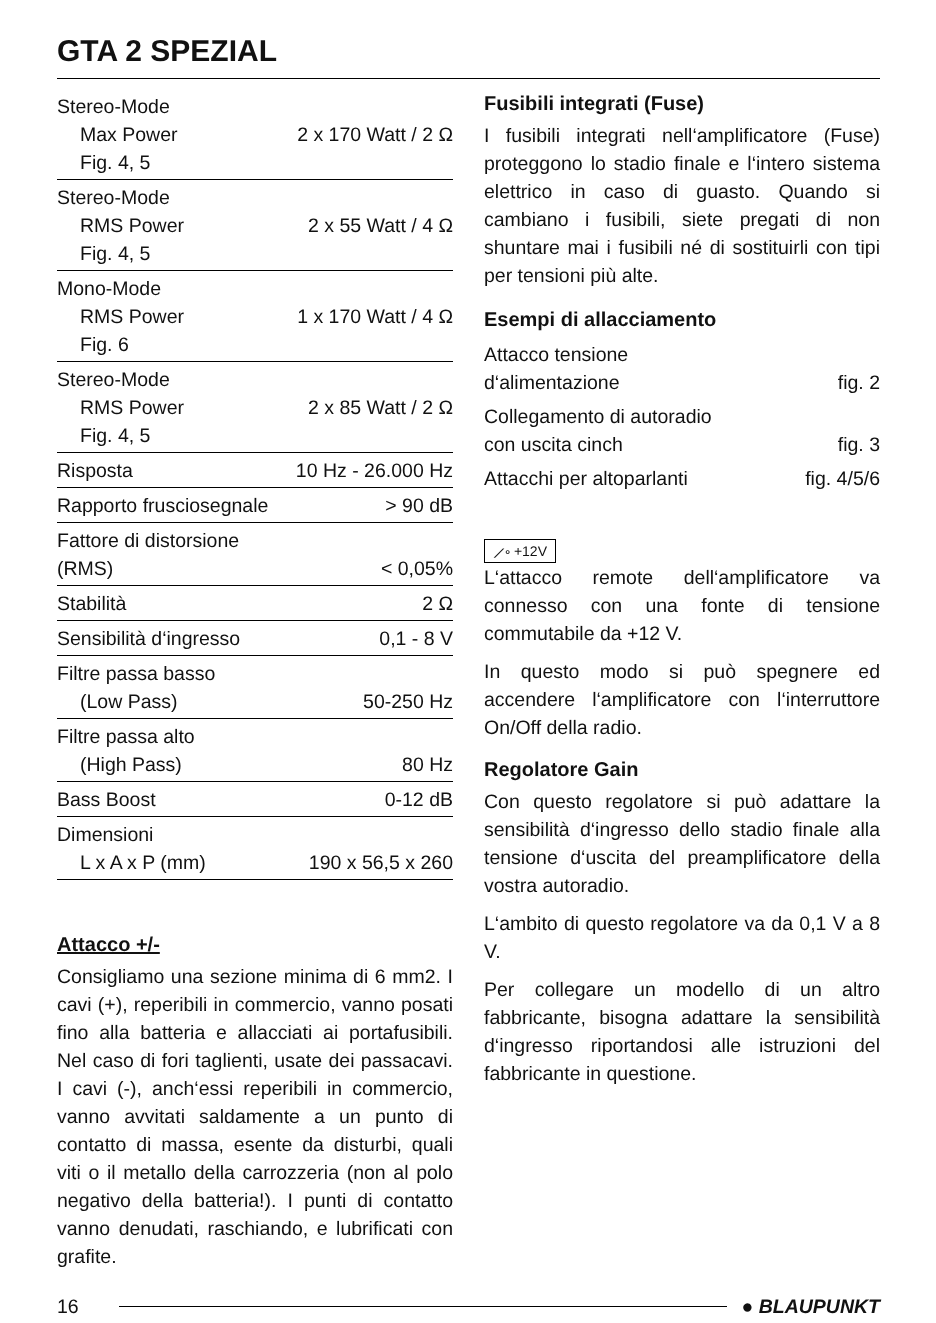GTA 2 SPEZIAL
| Stereo-Mode Max Power Fig. 4, 5 | 2 x 170 Watt / 2 Ω |
| Stereo-Mode RMS Power Fig. 4, 5 | 2 x 55 Watt / 4 Ω |
| Mono-Mode RMS Power Fig. 6 | 1 x 170 Watt / 4 Ω |
| Stereo-Mode RMS Power Fig. 4, 5 | 2 x 85 Watt / 2 Ω |
| Risposta | 10 Hz - 26.000 Hz |
| Rapporto frusciosegnale | > 90 dB |
| Fattore di distorsione (RMS) | < 0,05% |
| Stabilità | 2 Ω |
| Sensibilità d‘ingresso | 0,1 - 8 V |
| Filtre passa basso (Low Pass) | 50-250 Hz |
| Filtre passa alto (High Pass) | 80 Hz |
| Bass Boost | 0-12 dB |
| Dimensioni L x A x P (mm) | 190 x 56,5 x 260 |
Attacco +/-
Consigliamo una sezione minima di 6 mm2. I cavi (+), reperibili in commercio, vanno posati fino alla batteria e allacciati ai portafusibili. Nel caso di fori taglienti, usate dei passacavi. I cavi (-), anch‘essi reperibili in commercio, vanno avvitati saldamente a un punto di contatto di massa, esente da disturbi, quali viti o il metallo della carrozzeria (non al polo negativo della batteria!). I punti di contatto vanno denudati, raschiando, e lubrificati con grafite.
Fusibili integrati (Fuse)
I fusibili integrati nell‘amplificatore (Fuse) proteggono lo stadio finale e l‘intero sistema elettrico in caso di guasto. Quando si cambiano i fusibili, siete pregati di non shuntare mai i fusibili né di sostituirli con tipi per tensioni più alte.
Esempi di allacciamento
| Attacco tensione d‘alimentazione | fig. 2 |
| Collegamento di autoradio con uscita cinch | fig. 3 |
| Attacchi per altoparlanti | fig. 4/5/6 |
⟋∘ +12V
L‘attacco remote dell‘amplificatore va connesso con una fonte di tensione commutabile da +12 V.
In questo modo si può spegnere ed accendere l‘amplificatore con l‘interruttore On/Off della radio.
Regolatore Gain
Con questo regolatore si può adattare la sensibilità d‘ingresso dello stadio finale alla tensione d‘uscita del preamplificatore della vostra autoradio.
L‘ambito di questo regolatore va da 0,1 V a 8 V.
Per collegare un modello di un altro fabbricante, bisogna adattare la sensibilità d‘ingresso riportandosi alle istruzioni del fabbricante in questione.
16 ● BLAUPUNKT